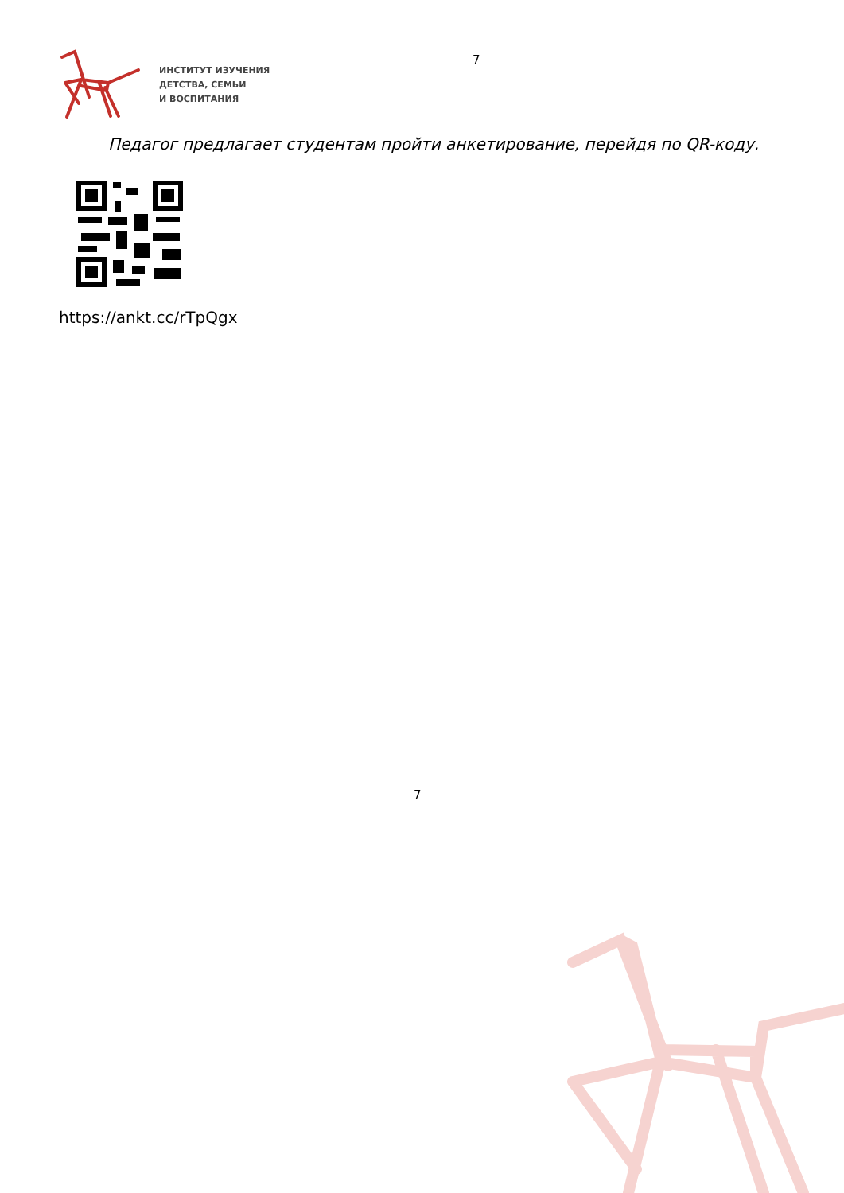ИНСТИТУТ ИЗУЧЕНИЯ
ДЕТСТВА, СЕМЬИ
И ВОСПИТАНИЯ
7
Педагог предлагает студентам пройти анкетирование, перейдя по QR-коду.
https://ankt.cc/rTpQgx
7